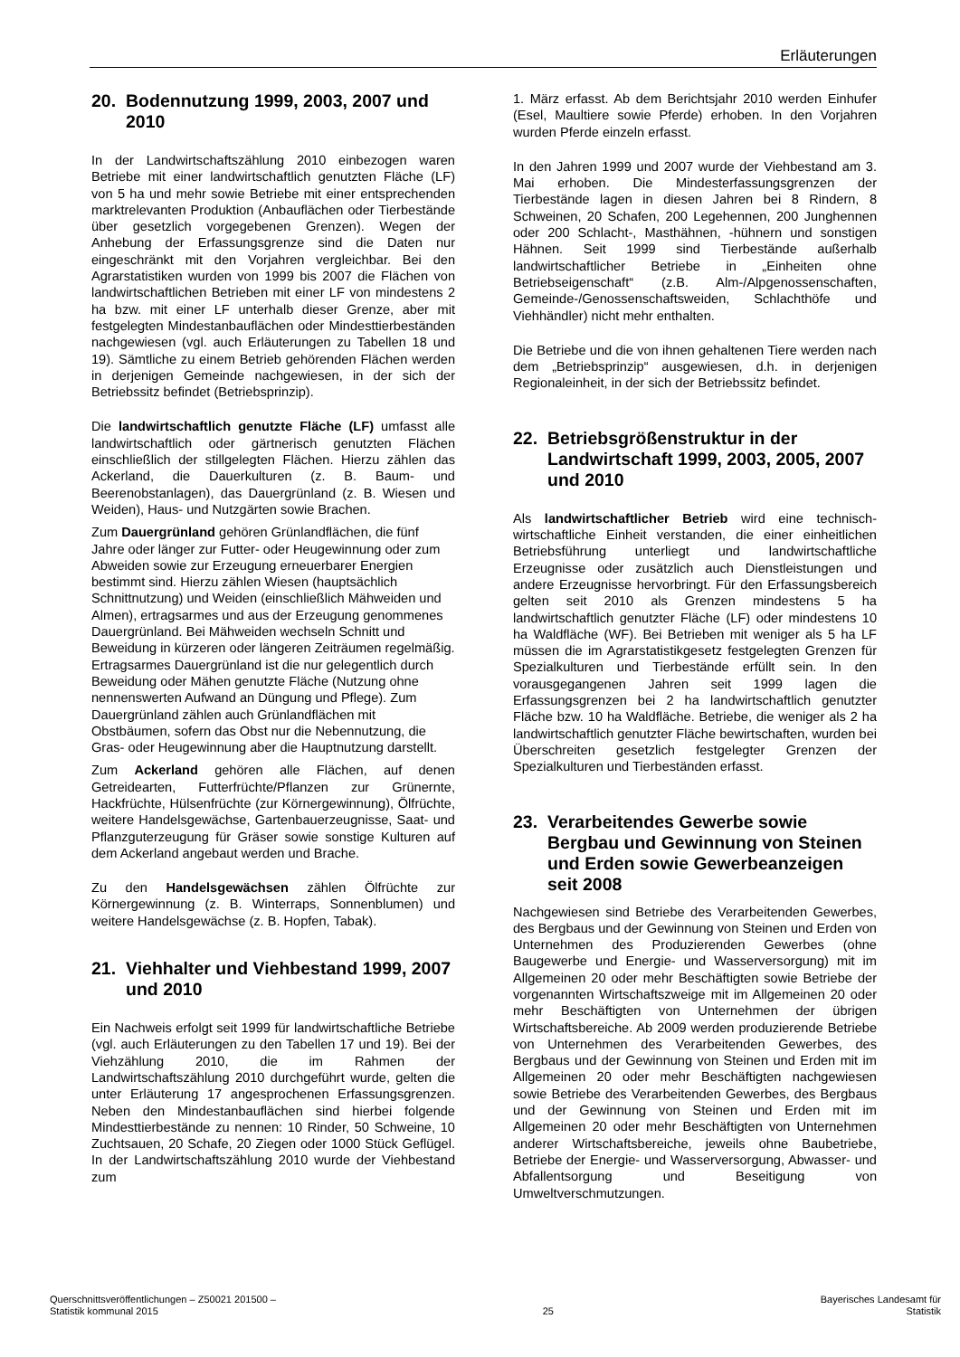Erläuterungen
20. Bodennutzung 1999, 2003, 2007 und 2010
In der Landwirtschaftszählung 2010 einbezogen waren Betriebe mit einer landwirtschaftlich genutzten Fläche (LF) von 5 ha und mehr sowie Betriebe mit einer entsprechenden marktrelevanten Produktion (Anbauflächen oder Tierbestände über gesetzlich vorgegebenen Grenzen). Wegen der Anhebung der Erfassungsgrenze sind die Daten nur eingeschränkt mit den Vorjahren vergleichbar. Bei den Agrarstatistiken wurden von 1999 bis 2007 die Flächen von landwirtschaftlichen Betrieben mit einer LF von mindestens 2 ha bzw. mit einer LF unterhalb dieser Grenze, aber mit festgelegten Mindestanbauflächen oder Mindesttierbeständen nachgewiesen (vgl. auch Erläuterungen zu Tabellen 18 und 19). Sämtliche zu einem Betrieb gehörenden Flächen werden in derjenigen Gemeinde nachgewiesen, in der sich der Betriebssitz befindet (Betriebsprinzip).
Die landwirtschaftlich genutzte Fläche (LF) umfasst alle landwirtschaftlich oder gärtnerisch genutzten Flächen einschließlich der stillgelegten Flächen. Hierzu zählen das Ackerland, die Dauerkulturen (z. B. Baum- und Beerenobstanlagen), das Dauergrünland (z. B. Wiesen und Weiden), Haus- und Nutzgärten sowie Brachen.
Zum Dauergrünland gehören Grünlandflächen, die fünf Jahre oder länger zur Futter- oder Heugewinnung oder zum Abweiden sowie zur Erzeugung erneuerbarer Energien bestimmt sind. Hierzu zählen Wiesen (hauptsächlich Schnittnutzung) und Weiden (einschließlich Mähweiden und Almen), ertragsarmes und aus der Erzeugung genommenes Dauergrünland. Bei Mähweiden wechseln Schnitt und Beweidung in kürzeren oder längeren Zeiträumen regelmäßig. Ertragsarmes Dauergrünland ist die nur gelegentlich durch Beweidung oder Mähen genutzte Fläche (Nutzung ohne nennenswerten Aufwand an Düngung und Pflege). Zum Dauergrünland zählen auch Grünlandflächen mit Obstbäumen, sofern das Obst nur die Nebennutzung, die Gras- oder Heugewinnung aber die Hauptnutzung darstellt.
Zum Ackerland gehören alle Flächen, auf denen Getreidearten, Futterfrüchte/Pflanzen zur Grünernte, Hackfrüchte, Hülsenfrüchte (zur Körnergewinnung), Ölfrüchte, weitere Handelsgewächse, Gartenbauerzeugnisse, Saat- und Pflanzguterzeugung für Gräser sowie sonstige Kulturen auf dem Ackerland angebaut werden und Brache.
Zu den Handelsgewächsen zählen Ölfrüchte zur Körnergewinnung (z. B. Winterraps, Sonnenblumen) und weitere Handelsgewächse (z. B. Hopfen, Tabak).
21. Viehhalter und Viehbestand 1999, 2007 und 2010
Ein Nachweis erfolgt seit 1999 für landwirtschaftliche Betriebe (vgl. auch Erläuterungen zu den Tabellen 17 und 19). Bei der Viehzählung 2010, die im Rahmen der Landwirtschaftszählung 2010 durchgeführt wurde, gelten die unter Erläuterung 17 angesprochenen Erfassungsgrenzen. Neben den Mindestanbauflächen sind hierbei folgende Mindesttierbestände zu nennen: 10 Rinder, 50 Schweine, 10 Zuchtsauen, 20 Schafe, 20 Ziegen oder 1000 Stück Geflügel. In der Landwirtschaftszählung 2010 wurde der Viehbestand zum
1. März erfasst. Ab dem Berichtsjahr 2010 werden Einhufer (Esel, Maultiere sowie Pferde) erhoben. In den Vorjahren wurden Pferde einzeln erfasst.
In den Jahren 1999 und 2007 wurde der Viehbestand am 3. Mai erhoben. Die Mindesterfassungsgrenzen der Tierbestände lagen in diesen Jahren bei 8 Rindern, 8 Schweinen, 20 Schafen, 200 Legehennen, 200 Junghennen oder 200 Schlacht-, Masthähnen, -hühnern und sonstigen Hähnen. Seit 1999 sind Tierbestände außerhalb landwirtschaftlicher Betriebe in „Einheiten ohne Betriebseigenschaft“ (z.B. Alm-/Alpgenossenschaften, Gemeinde-/Genossenschaftsweiden, Schlachthöfe und Viehhändler) nicht mehr enthalten.
Die Betriebe und die von ihnen gehaltenen Tiere werden nach dem „Betriebsprinzip“ ausgewiesen, d.h. in derjenigen Regionaleinheit, in der sich der Betriebssitz befindet.
22. Betriebsgrößenstruktur in der Landwirtschaft 1999, 2003, 2005, 2007 und 2010
Als landwirtschaftlicher Betrieb wird eine technisch-wirtschaftliche Einheit verstanden, die einer einheitlichen Betriebsführung unterliegt und landwirtschaftliche Erzeugnisse oder zusätzlich auch Dienstleistungen und andere Erzeugnisse hervorbringt. Für den Erfassungsbereich gelten seit 2010 als Grenzen mindestens 5 ha landwirtschaftlich genutzter Fläche (LF) oder mindestens 10 ha Waldfläche (WF). Bei Betrieben mit weniger als 5 ha LF müssen die im Agrarstatistikgesetz festgelegten Grenzen für Spezialkulturen und Tierbestände erfüllt sein. In den vorausgegangenen Jahren seit 1999 lagen die Erfassungsgrenzen bei 2 ha landwirtschaftlich genutzter Fläche bzw. 10 ha Waldfläche. Betriebe, die weniger als 2 ha landwirtschaftlich genutzter Fläche bewirtschaften, wurden bei Überschreiten gesetzlich festgelegter Grenzen der Spezialkulturen und Tierbeständen erfasst.
23. Verarbeitendes Gewerbe sowie Bergbau und Gewinnung von Steinen und Erden sowie Gewerbeanzeigen seit 2008
Nachgewiesen sind Betriebe des Verarbeitenden Gewerbes, des Bergbaus und der Gewinnung von Steinen und Erden von Unternehmen des Produzierenden Gewerbes (ohne Baugewerbe und Energie- und Wasserversorgung) mit im Allgemeinen 20 oder mehr Beschäftigten sowie Betriebe der vorgenannten Wirtschaftszweige mit im Allgemeinen 20 oder mehr Beschäftigten von Unternehmen der übrigen Wirtschaftsbereiche. Ab 2009 werden produzierende Betriebe von Unternehmen des Verarbeitenden Gewerbes, des Bergbaus und der Gewinnung von Steinen und Erden mit im Allgemeinen 20 oder mehr Beschäftigten nachgewiesen sowie Betriebe des Verarbeitenden Gewerbes, des Bergbaus und der Gewinnung von Steinen und Erden mit im Allgemeinen 20 oder mehr Beschäftigten von Unternehmen anderer Wirtschaftsbereiche, jeweils ohne Baubetriebe, Betriebe der Energie- und Wasserversorgung, Abwasser- und Abfallentsorgung und Beseitigung von Umweltverschmutzungen.
Querschnittsveröffentlichungen – Z50021 201500 –
Statistik kommunal 2015
25
Bayerisches Landesamt für
Statistik